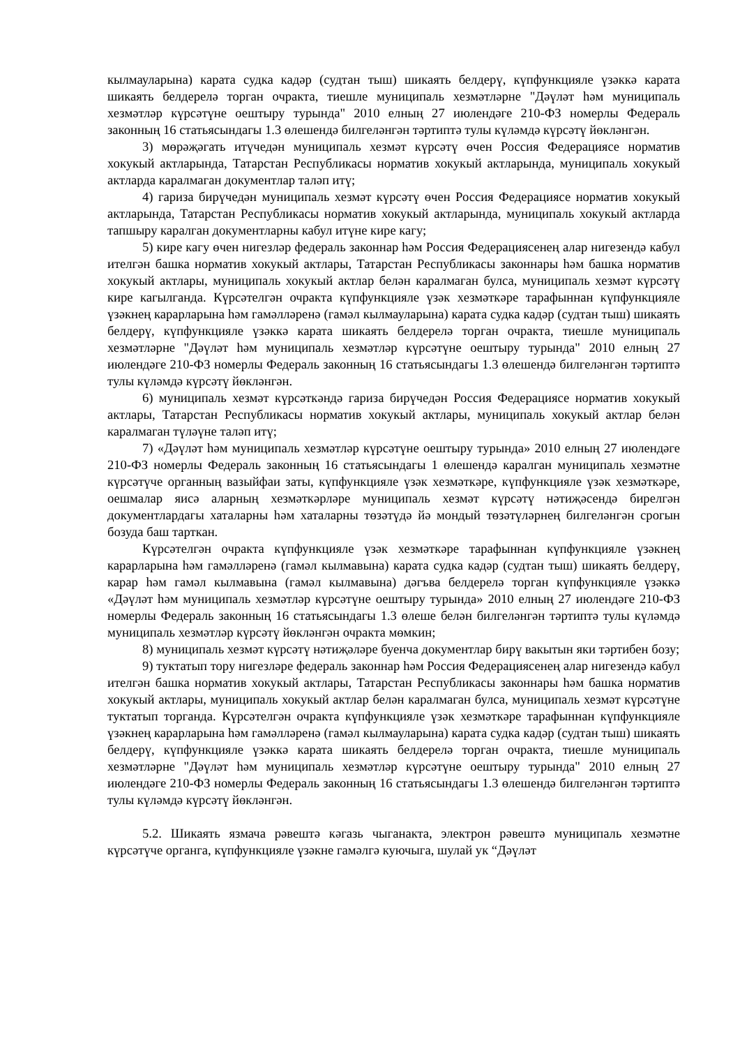кылмауларына) карата судка кадәр (судтан тыш) шикаять белдерү, күпфункцияле үзәккә карата шикаять белдерелә торган очракта, тиешле муниципаль хезмәтләрне "Дәүләт һәм муниципаль хезмәтләр күрсәтүне оештыру турында" 2010 елның 27 июлендәге 210-ФЗ номерлы Федераль законның 16 статьясындагы 1.3 өлешендә билгеләнгән тәртиптә тулы күләмдә күрсәтү йөкләнгән.
3) мөрәҗәгать итүчедән муниципаль хезмәт күрсәтү өчен Россия Федерациясе норматив хокукый актларында, Татарстан Республикасы норматив хокукый актларында, муниципаль хокукый актларда каралмаган документлар таләп итү;
4) гариза бирүчедән муниципаль хезмәт күрсәтү өчен Россия Федерациясе норматив хокукый актларында, Татарстан Республикасы норматив хокукый актларында, муниципаль хокукый актларда тапшыру каралган документларны кабул итүне кире кагу;
5) кире кагу өчен нигезләр федераль законнар һәм Россия Федерациясенең алар нигезендә кабул ителгән башка норматив хокукый актлары, Татарстан Республикасы законнары һәм башка норматив хокукый актлары, муниципаль хокукый актлар белән каралмаган булса, муниципаль хезмәт күрсәтү кире кагылганда. Күрсәтелгән очракта күпфункцияле үзәк хезмәткәре тарафыннан күпфункцияле үзәкнең карарларына һәм гамәлләренә (гамәл кылмауларына) карата судка кадәр (судтан тыш) шикаять белдерү, күпфункцияле үзәккә карата шикаять белдерелә торган очракта, тиешле муниципаль хезмәтләрне "Дәүләт һәм муниципаль хезмәтләр күрсәтүне оештыру турында" 2010 елның 27 июлендәге 210-ФЗ номерлы Федераль законның 16 статьясындагы 1.3 өлешендә билгеләнгән тәртиптә тулы күләмдә күрсәтү йөкләнгән.
6) муниципаль хезмәт күрсәткәндә гариза бирүчедән Россия Федерациясе норматив хокукый актлары, Татарстан Республикасы норматив хокукый актлары, муниципаль хокукый актлар белән каралмаган түләүне таләп итү;
7) «Дәүләт һәм муниципаль хезмәтләр күрсәтүне оештыру турында» 2010 елның 27 июлендәге 210-ФЗ номерлы Федераль законның 16 статьясындагы 1 өлешендә каралган муниципаль хезмәтне күрсәтүче органның вазыйфаи заты, күпфункцияле үзәк хезмәткәре, күпфункцияле үзәк хезмәткәре, оешмалар яисә аларның хезмәткәрләре муниципаль хезмәт күрсәтү нәтиҗәсендә бирелгән документлардагы хаталарны һәм хаталарны төзәтүдә йә мондый төзәтүләрнең билгеләнгән срогын бозуда баш тарткан.
Күрсәтелгән очракта күпфункцияле үзәк хезмәткәре тарафыннан күпфункцияле үзәкнең карарларына һәм гамәлләренә (гамәл кылмавына) карата судка кадәр (судтан тыш) шикаять белдерү, карар һәм гамәл кылмавына (гамәл кылмавына) дәгъва белдерелә торган күпфункцияле үзәккә «Дәүләт һәм муниципаль хезмәтләр күрсәтүне оештыру турында» 2010 елның 27 июлендәге 210-ФЗ номерлы Федераль законның 16 статьясындагы 1.3 өлеше белән билгеләнгән тәртиптә тулы күләмдә муниципаль хезмәтләр күрсәтү йөкләнгән очракта мөмкин;
8) муниципаль хезмәт күрсәтү нәтиҗәләре буенча документлар бирү вакытын яки тәртибен бозу;
9) туктатып тору нигезләре федераль законнар һәм Россия Федерациясенең алар нигезендә кабул ителгән башка норматив хокукый актлары, Татарстан Республикасы законнары һәм башка норматив хокукый актлары, муниципаль хокукый актлар белән каралмаган булса, муниципаль хезмәт күрсәтүне туктатып торганда. Күрсәтелгән очракта күпфункцияле үзәк хезмәткәре тарафыннан күпфункцияле үзәкнең карарларына һәм гамәлләренә (гамәл кылмауларына) карата судка кадәр (судтан тыш) шикаять белдерү, күпфункцияле үзәккә карата шикаять белдерелә торган очракта, тиешле муниципаль хезмәтләрне "Дәүләт һәм муниципаль хезмәтләр күрсәтүне оештыру турында" 2010 елның 27 июлендәге 210-ФЗ номерлы Федераль законның 16 статьясындагы 1.3 өлешендә билгеләнгән тәртиптә тулы күләмдә күрсәтү йөкләнгән.
5.2. Шикаять язмача рәвештә кәгазь чыганакта, электрон рәвештә муниципаль хезмәтне күрсәтүче органга, күпфункцияле үзәкне гамәлгә куючыга, шулай ук “Дәүләт